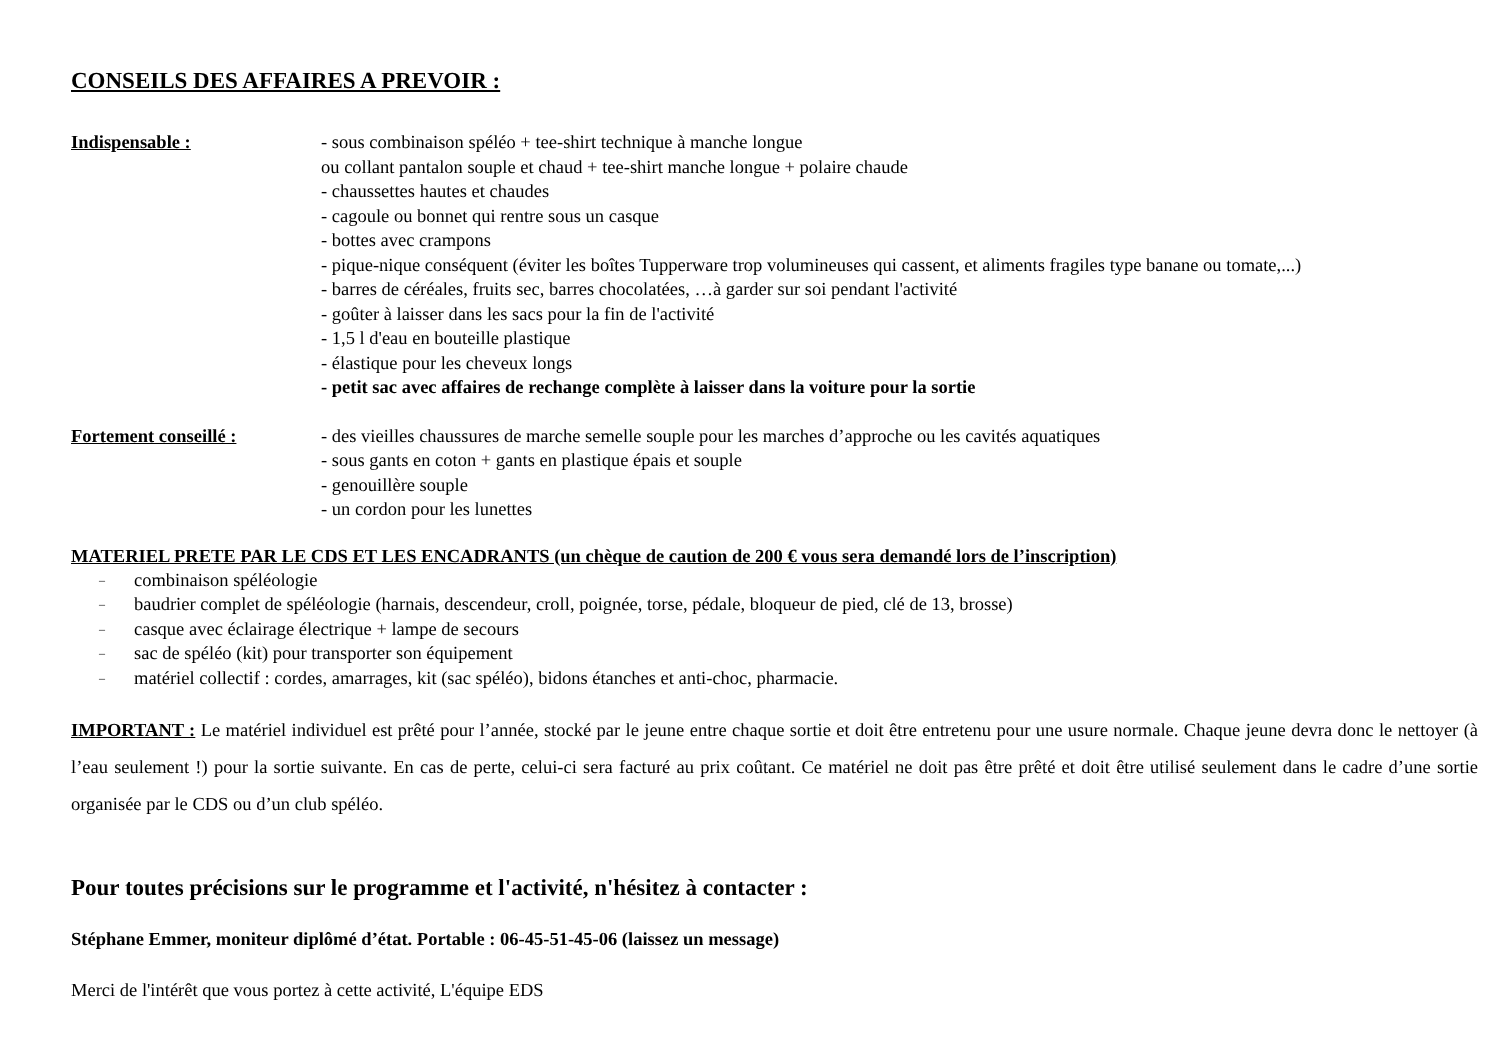CONSEILS DES AFFAIRES A PREVOIR :
Indispensable : - sous combinaison spéléo + tee-shirt technique à manche longue
ou collant pantalon souple et chaud + tee-shirt manche longue + polaire chaude
- chaussettes hautes et chaudes
- cagoule ou bonnet qui rentre sous un casque
- bottes avec crampons
- pique-nique conséquent (éviter les boîtes Tupperware trop volumineuses qui cassent, et aliments fragiles type banane ou tomate,...)
- barres de céréales, fruits sec, barres chocolatées, …à garder sur soi pendant l'activité
- goûter à laisser dans les sacs pour la fin de l'activité
- 1,5 l d'eau en bouteille plastique
- élastique pour les cheveux longs
- petit sac avec affaires de rechange complète à laisser dans la voiture pour la sortie
Fortement conseillé : - des vieilles chaussures de marche semelle souple pour les marches d’approche ou les cavités aquatiques
- sous gants en coton + gants en plastique épais et souple
- genouillère souple
- un cordon pour les lunettes
MATERIEL PRETE PAR LE CDS ET LES ENCADRANTS (un chèque de caution de 200 € vous sera demandé lors de l’inscription)
– combinaison spéléologie
– baudrier complet de spéléologie (harnais, descendeur, croll, poignée, torse, pédale, bloqueur de pied, clé de 13, brosse)
– casque avec éclairage électrique + lampe de secours
– sac de spéléo (kit) pour transporter son équipement
– matériel collectif : cordes, amarrages, kit (sac spéléo), bidons étanches et anti-choc, pharmacie.
IMPORTANT : Le matériel individuel est prêté pour l’année, stocké par le jeune entre chaque sortie et doit être entretenu pour une usure normale. Chaque jeune devra donc le nettoyer (à l’eau seulement !) pour la sortie suivante. En cas de perte, celui-ci sera facturé au prix coûtant. Ce matériel ne doit pas être prêté et doit être utilisé seulement dans le cadre d’une sortie organisée par le CDS ou d’un club spéléo.
Pour toutes précisions sur le programme et l'activité, n'hésitez à contacter :
Stéphane Emmer, moniteur diplômé d’état. Portable : 06-45-51-45-06 (laissez un message)
Merci de l'intérêt que vous portez à cette activité, L'équipe EDS